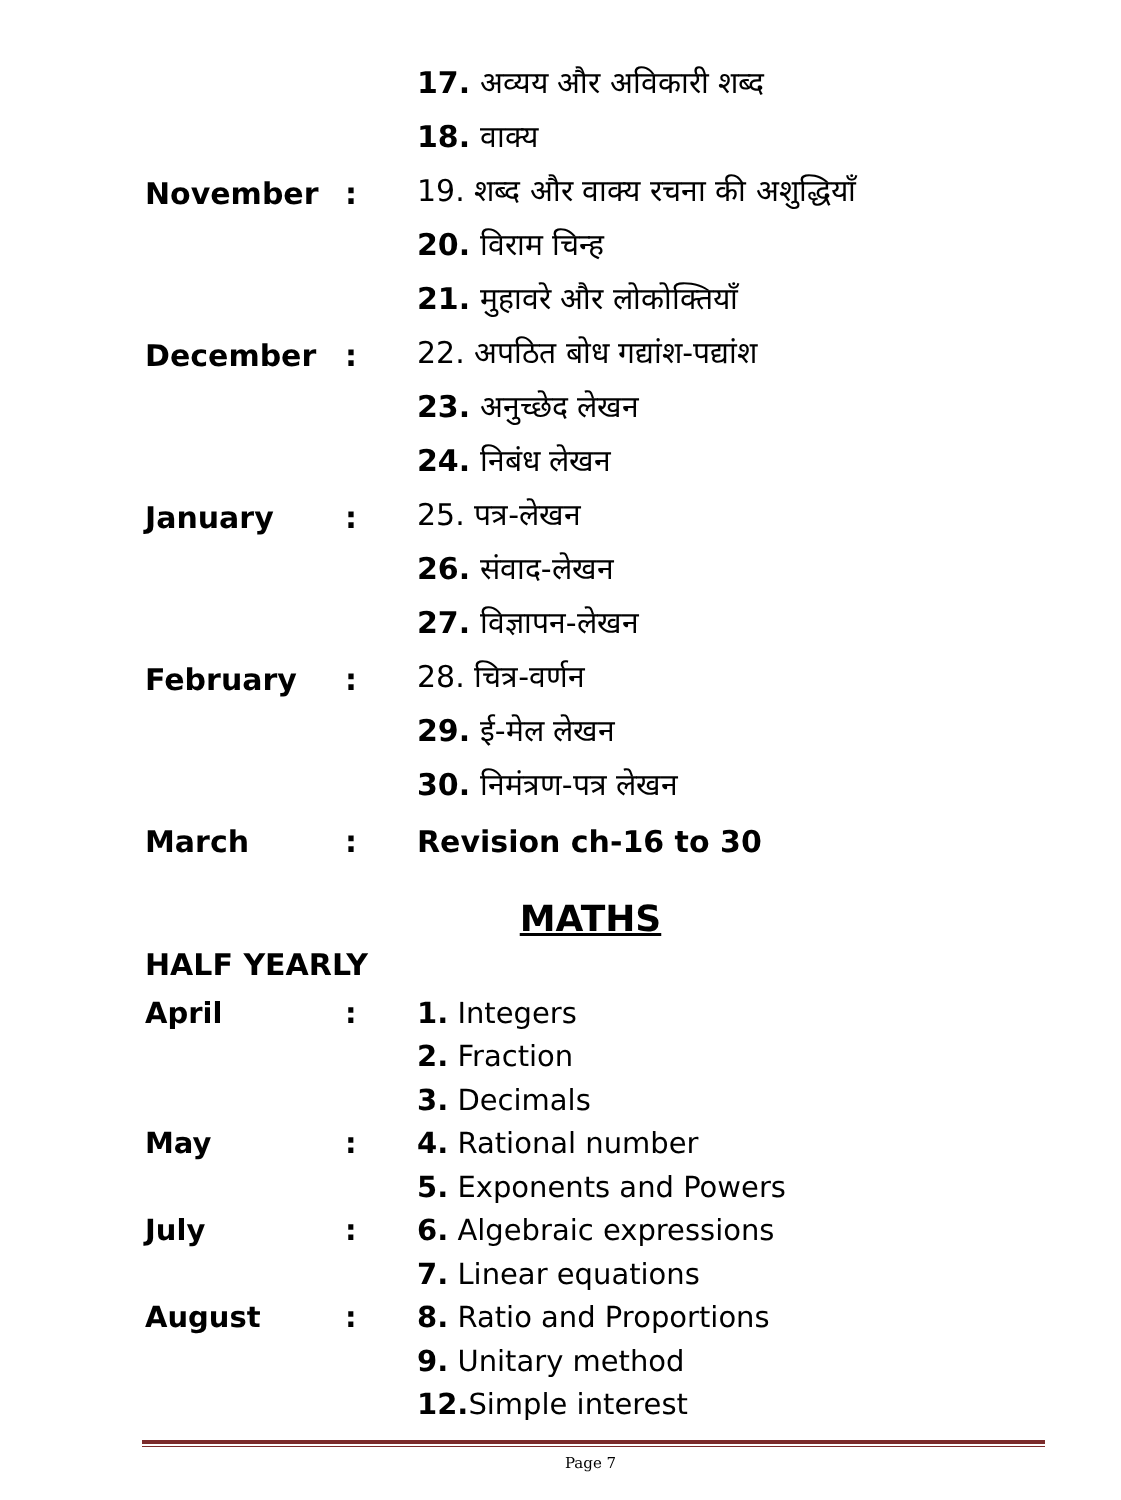17. अव्यय और अविकारी शब्द
18. वाक्य
November: 19. शब्द और वाक्य रचना की अशुद्धियाँ
20. विराम चिन्ह
21. मुहावरे और लोकोक्तियाँ
December: 22. अपठित बोध गद्यांश-पद्यांश
23. अनुच्छेद लेखन
24. निबंध लेखन
January: 25. पत्र-लेखन
26. संवाद-लेखन
27. विज्ञापन-लेखन
February: 28. चित्र-वर्णन
29. ई-मेल लेखन
30. निमंत्रण-पत्र लेखन
March: Revision ch-16 to 30
MATHS
HALF YEARLY
April: 1. Integers
2. Fraction
3. Decimals
May: 4. Rational number
5. Exponents and Powers
July: 6. Algebraic expressions
7. Linear equations
August: 8. Ratio and Proportions
9. Unitary method
12. Simple interest
Page 7